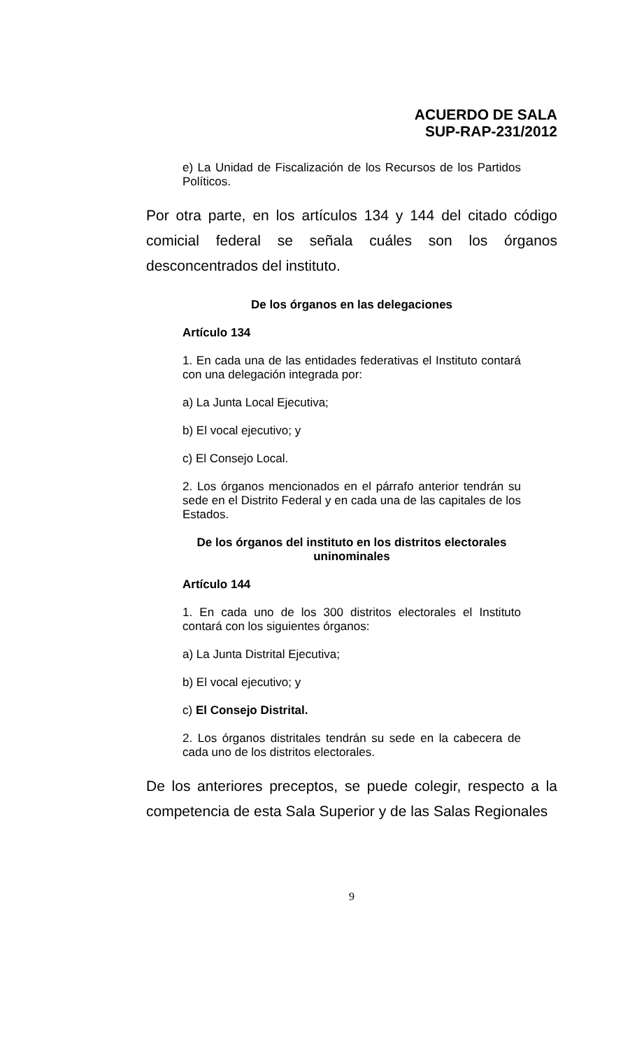ACUERDO DE SALA
SUP-RAP-231/2012
e) La Unidad de Fiscalización de los Recursos de los Partidos Políticos.
Por otra parte, en los artículos 134 y 144 del citado código comicial federal se señala cuáles son los órganos desconcentrados del instituto.
De los órganos en las delegaciones
Artículo 134
1. En cada una de las entidades federativas el Instituto contará con una delegación integrada por:
a) La Junta Local Ejecutiva;
b) El vocal ejecutivo; y
c) El Consejo Local.
2. Los órganos mencionados en el párrafo anterior tendrán su sede en el Distrito Federal y en cada una de las capitales de los Estados.
De los órganos del instituto en los distritos electorales uninominales
Artículo 144
1. En cada uno de los 300 distritos electorales el Instituto contará con los siguientes órganos:
a) La Junta Distrital Ejecutiva;
b) El vocal ejecutivo; y
c) El Consejo Distrital.
2. Los órganos distritales tendrán su sede en la cabecera de cada uno de los distritos electorales.
De los anteriores preceptos, se puede colegir, respecto a la competencia de esta Sala Superior y de las Salas Regionales
9